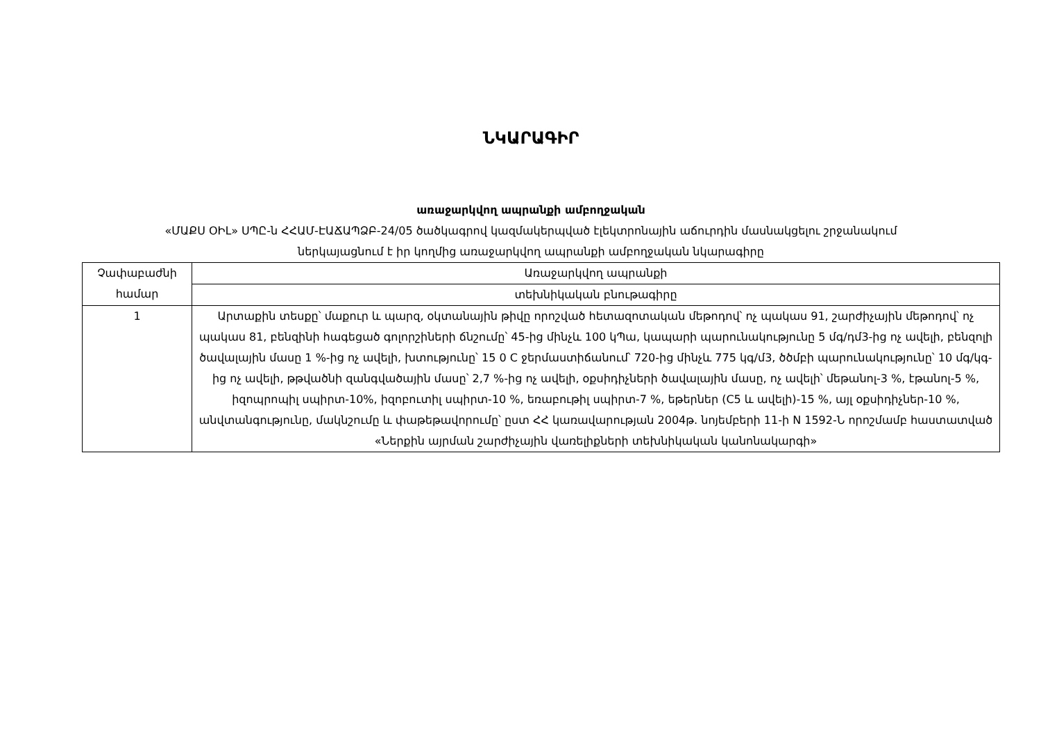ՆԿԱՐԱԳԻՐ
առաջարկվող ապրանքի ամբողջական
«ՄԱՔՍ ՕԻԼ» ՍՊԸ-ն ՀՀԱՄ-ԷԱՃԱՊՁԲ-24/05 ծածկագրով կազմակերպված էլեկտրոնային աճուրդին մասնակցելու շրջանակում
ներկայացնում է իր կողմից առաջարկվող ապրանքի ամբողջական նկարագիրը
| Չափաբաժնի համար | Առաջարկվող ապրանքի |
| --- | --- |
| | տեխնիկական բնութագիրը |
| 1 | Արտաքին տեսքը՝ մաքուր և պարզ, օկտանային թիվը որոշված հետազոտական մեթոդով՝ ոչ պակաս 91, շարժիչային մեթոդով՝ ոչ պակաս 81, բենզինի հագեցած գոլորշիների ճնշումը՝ 45-ից մինչև 100 կՊա, կապարի պարունակությունը 5 մգ/դմ3-ից ոչ ավելի, բենզոլի ծավալային մասը 1 %-ից ոչ ավելի, խտությունը՝ 15 0 C ջերմաստիճանում՝ 720-ից մինչև 775 կգ/մ3, ծծմբի պարունակությունը՝ 10 մգ/կգ-ից ոչ ավելի, թթվածնի զանգվածային մասը՝ 2,7 %-ից ոչ ավելի, օքսիդիչների ծավալային մասը, ոչ ավելի՝ մեթանոլ-3 %, էթանոլ-5 %, իզոպրոպիլ սպիրտ-10%, իզոբուտիլ սպիրտ-10 %, եռաբութիլ սպիրտ-7 %, եթերներ (C5 և ավելի)-15 %, այլ օքսիդիչներ-10 %, անվտանգությունը, մակնշումը և փաթեթավորումը՝ ըստ ՀՀ կառավարության 2004թ. նոյեմբերի 11-ի N 1592-Ն որոշմամբ հաստատված «Ներքին այրման շարժիչային վառելիքների տեխնիկական կանոնակարգի» |